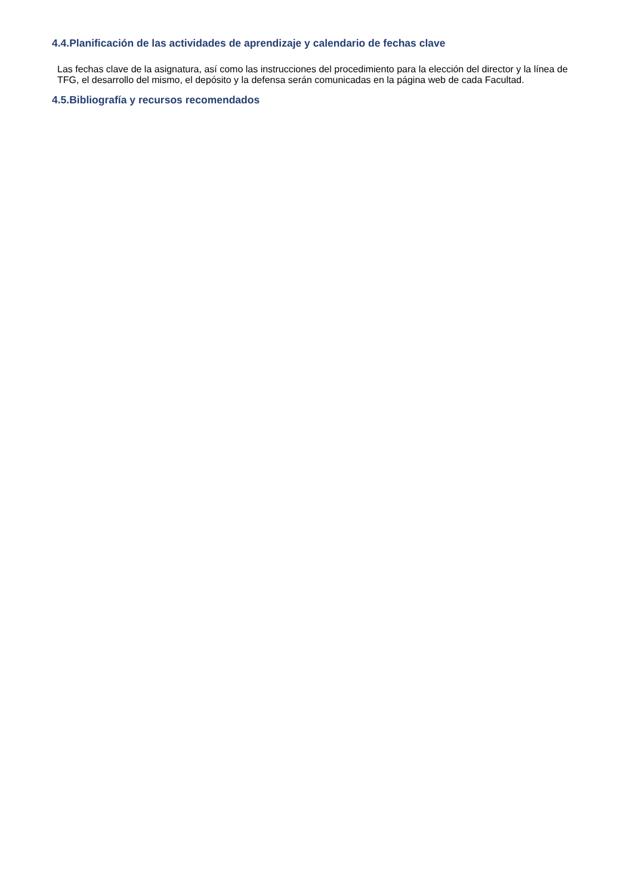4.4.Planificación de las actividades de aprendizaje y calendario de fechas clave
Las fechas clave de la asignatura, así como las instrucciones del procedimiento para la elección del director y la línea de TFG, el desarrollo del mismo, el depósito y la defensa serán comunicadas en la página web de cada Facultad.
4.5.Bibliografía y recursos recomendados